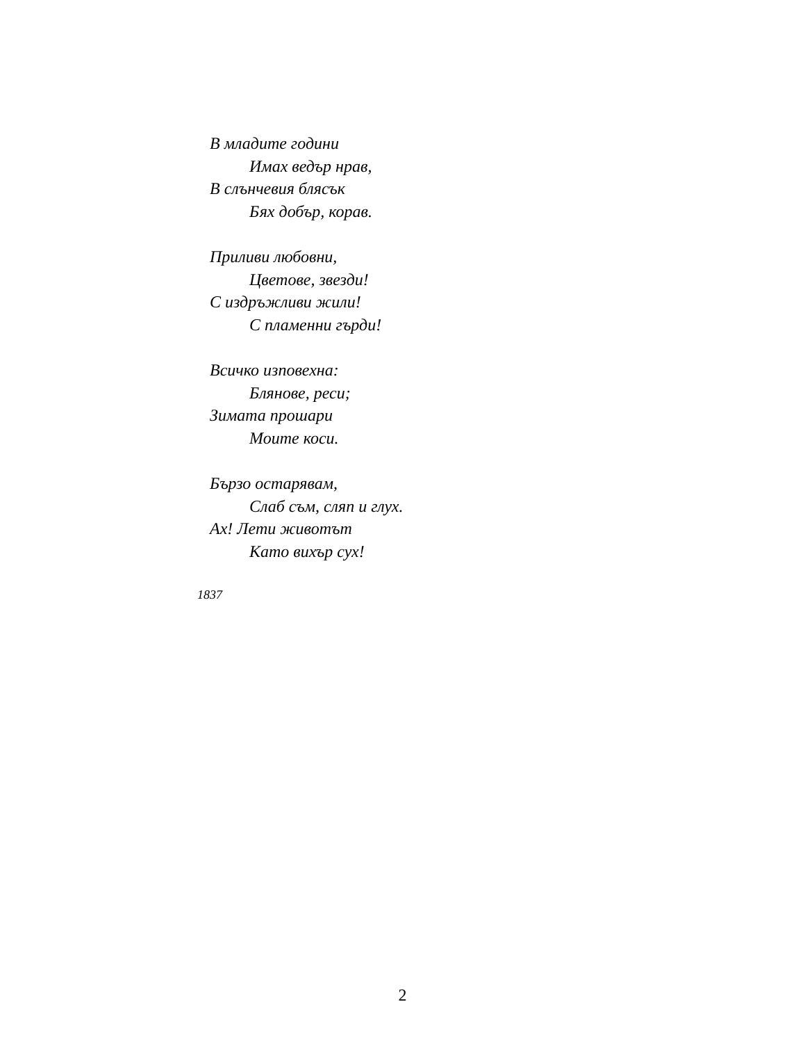В младите години
Имах ведър нрав,
В слънчевия блясък
Бях добър, корав.
Приливи любовни,
Цветове, звезди!
С издръжливи жили!
С пламенни гърди!
Всичко изповехна:
Блянове, реси;
Зимата прошари
Моите коси.
Бързо остарявам,
Слаб съм, сляп и глух.
Ах! Лети животът
Като вихър сух!
1837
2